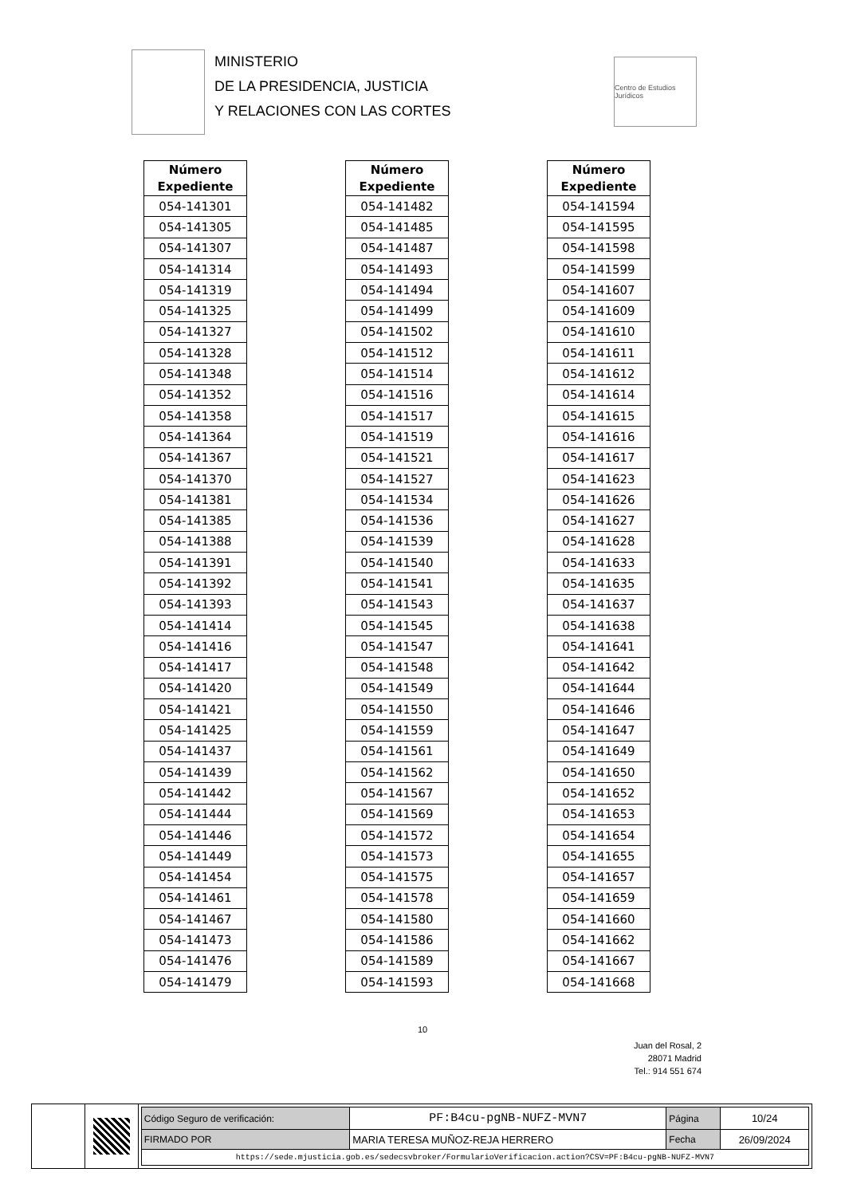MINISTERIO
DE LA PRESIDENCIA, JUSTICIA
Y RELACIONES CON LAS CORTES
Centro de Estudios Jurídicos
| Número Expediente |
| --- |
| 054-141301 |
| 054-141305 |
| 054-141307 |
| 054-141314 |
| 054-141319 |
| 054-141325 |
| 054-141327 |
| 054-141328 |
| 054-141348 |
| 054-141352 |
| 054-141358 |
| 054-141364 |
| 054-141367 |
| 054-141370 |
| 054-141381 |
| 054-141385 |
| 054-141388 |
| 054-141391 |
| 054-141392 |
| 054-141393 |
| 054-141414 |
| 054-141416 |
| 054-141417 |
| 054-141420 |
| 054-141421 |
| 054-141425 |
| 054-141437 |
| 054-141439 |
| 054-141442 |
| 054-141444 |
| 054-141446 |
| 054-141449 |
| 054-141454 |
| 054-141461 |
| 054-141467 |
| 054-141473 |
| 054-141476 |
| 054-141479 |
| Número Expediente |
| --- |
| 054-141482 |
| 054-141485 |
| 054-141487 |
| 054-141493 |
| 054-141494 |
| 054-141499 |
| 054-141502 |
| 054-141512 |
| 054-141514 |
| 054-141516 |
| 054-141517 |
| 054-141519 |
| 054-141521 |
| 054-141527 |
| 054-141534 |
| 054-141536 |
| 054-141539 |
| 054-141540 |
| 054-141541 |
| 054-141543 |
| 054-141545 |
| 054-141547 |
| 054-141548 |
| 054-141549 |
| 054-141550 |
| 054-141559 |
| 054-141561 |
| 054-141562 |
| 054-141567 |
| 054-141569 |
| 054-141572 |
| 054-141573 |
| 054-141575 |
| 054-141578 |
| 054-141580 |
| 054-141586 |
| 054-141589 |
| 054-141593 |
| Número Expediente |
| --- |
| 054-141594 |
| 054-141595 |
| 054-141598 |
| 054-141599 |
| 054-141607 |
| 054-141609 |
| 054-141610 |
| 054-141611 |
| 054-141612 |
| 054-141614 |
| 054-141615 |
| 054-141616 |
| 054-141617 |
| 054-141623 |
| 054-141626 |
| 054-141627 |
| 054-141628 |
| 054-141633 |
| 054-141635 |
| 054-141637 |
| 054-141638 |
| 054-141641 |
| 054-141642 |
| 054-141644 |
| 054-141646 |
| 054-141647 |
| 054-141649 |
| 054-141650 |
| 054-141652 |
| 054-141653 |
| 054-141654 |
| 054-141655 |
| 054-141657 |
| 054-141659 |
| 054-141660 |
| 054-141662 |
| 054-141667 |
| 054-141668 |
10
Juan del Rosal, 2
28071 Madrid
Tel.: 914 551 674
| Código Seguro de verificación: | PF:B4cu-pgNB-NUFZ-MVN7 | Página | 10/24 |
| FIRMADO POR | MARIA TERESA MUÑOZ-REJA HERRERO | Fecha | 26/09/2024 |
| https://sede.mjusticia.gob.es/sedecsvbroker/FormularioVerificacion.action?CSV=PF:B4cu-pgNB-NUFZ-MVN7 | | | |